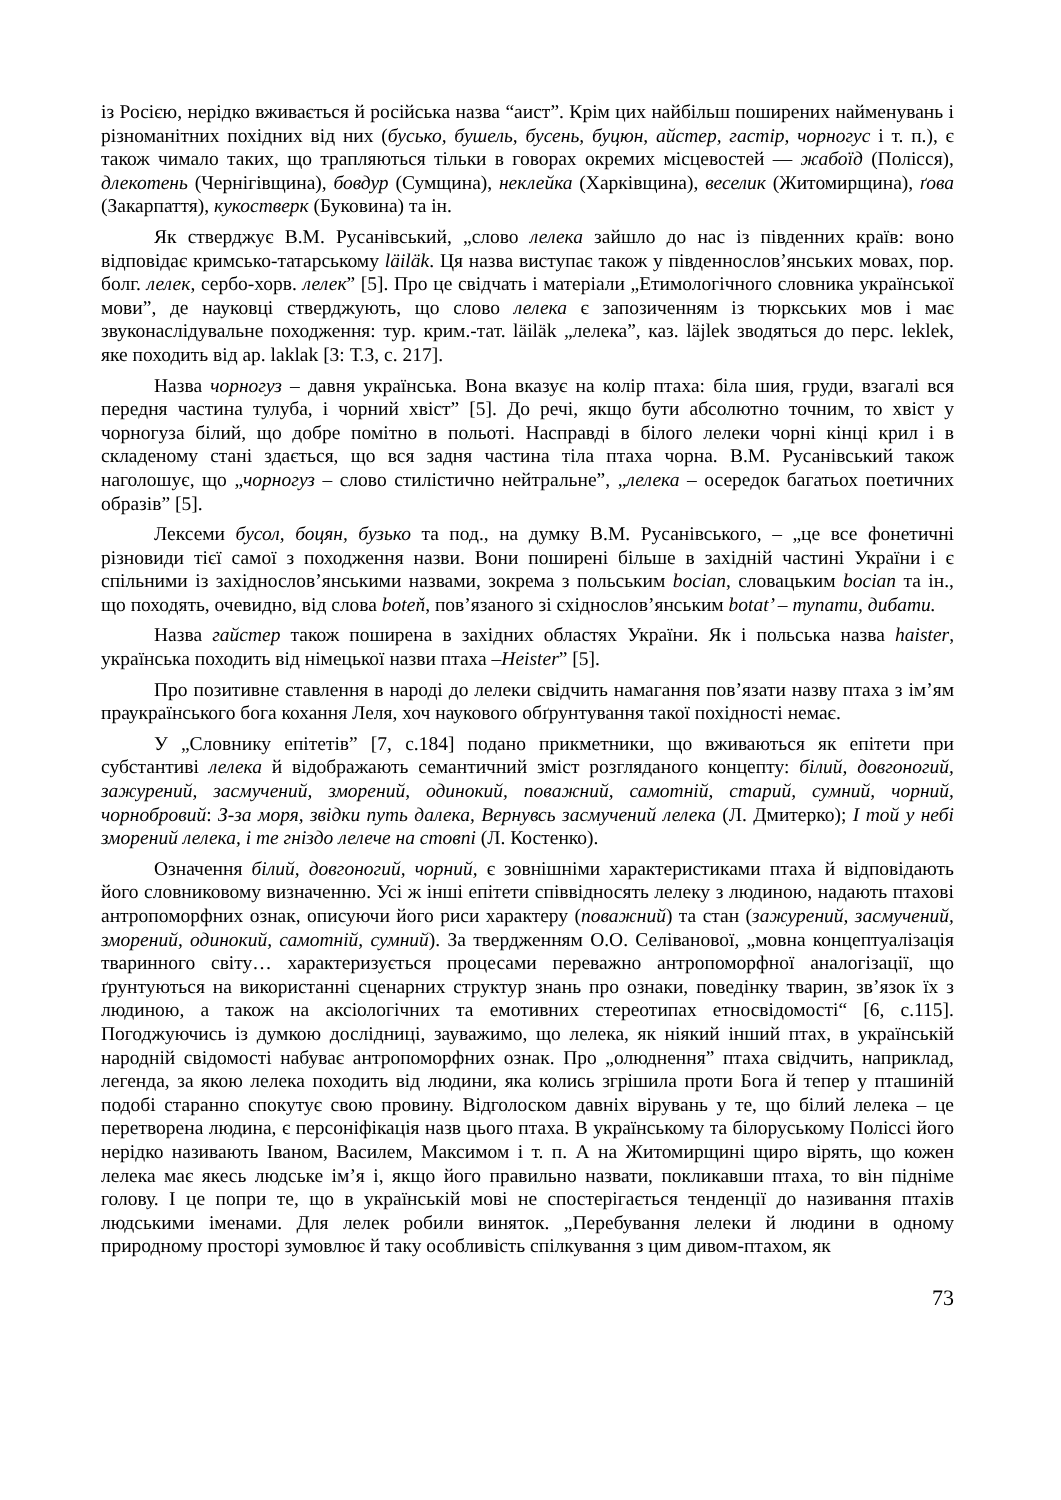із Росією, нерідко вживається й російська назва “аист”. Крім цих найбільш поширених найменувань і різноманітних похідних від них (бусько, бушель, бусень, буцюн, айстер, гастір, чорногус і т. п.), є також чимало таких, що трапляються тільки в говорах окремих місцевостей — жабоїд (Полісся), длекотень (Чернігівщина), бовдур (Сумщина), неклейка (Харківщина), веселик (Житомирщина), ґова (Закарпаття), кукостверк (Буковина) та ін.
Як стверджує В.М. Русанівський, „слово лелека зайшло до нас із південних країв: воно відповідає кримсько-татарському läiläk. Ця назва виступає також у південнослов’янських мовах, пор. болг. лелек, сербо-хорв. лелек” [5]. Про це свідчать і матеріали „Етимологічного словника української мови”, де науковці стверджують, що слово лелека є запозиченням із тюркських мов і має звуконаслідувальне походження: тур. крим.-тат. läiläk „лелека”, каз. läjlek зводяться до перс. leklek, яке походить від ар. laklak [3: Т.3, с. 217].
Назва чорногуз – давня українська. Вона вказує на колір птаха: біла шия, груди, взагалі вся передня частина тулуба, і чорний хвіст” [5]. До речі, якщо бути абсолютно точним, то хвіст у чорногуза білий, що добре помітно в польоті. Насправді в білого лелеки чорні кінці крил і в складеному стані здається, що вся задня частина тіла птаха чорна. В.М. Русанівський також наголошує, що „чорногуз – слово стилістично нейтральне”, „лелека – осередок багатьох поетичних образів” [5].
Лексеми бусол, боцян, бузько та под., на думку В.М. Русанівського, – „це все фонетичні різновиди тієї самої з походження назви. Вони поширені більше в західній частині України і є спільними із західнослов’янськими назвами, зокрема з польським bocian, словацьким bocian та ін., що походять, очевидно, від слова boteň, пов’язаного зі східнослов’янським botat’ – тупати, дибати.
Назва гайстер також поширена в західних областях України. Як і польська назва haister, українська походить від німецької назви птаха –Heister” [5].
Про позитивне ставлення в народі до лелеки свідчить намагання пов’язати назву птаха з ім’ям праукраїнського бога кохання Леля, хоч наукового обґрунтування такої похідності немає.
У „Словнику епітетів” [7, с.184] подано прикметники, що вживаються як епітети при субстантиві лелека й відображають семантичний зміст розгляданого концепту: білий, довгоногий, зажурений, засмучений, зморений, одинокий, поважний, самотній, старий, сумний, чорний, чорнобровий: З-за моря, звідки путь далека, Вернувсь засмучений лелека (Л. Дмитерко); І той у небі зморений лелека, і те гніздо лелече на стовпі (Л. Костенко).
Означення білий, довгоногий, чорний, є зовнішніми характеристиками птаха й відповідають його словниковому визначенню. Усі ж інші епітети співвідносять лелеку з людиною, надають птахові антропоморфних ознак, описуючи його риси характеру (поважний) та стан (зажурений, засмучений, зморений, одинокий, самотній, сумний). За твердженням О.О. Селіванової, „мовна концептуалізація тваринного світу… характеризується процесами переважно антропоморфної аналогізації, що ґрунтуються на використанні сценарних структур знань про ознаки, поведінку тварин, зв’язок їх з людиною, а також на аксіологічних та емотивних стереотипах етносвідомості“ [6, с.115]. Погоджуючись із думкою дослідниці, зауважимо, що лелека, як ніякий інший птах, в українській народній свідомості набуває антропоморфних ознак. Про „олюднення” птаха свідчить, наприклад, легенда, за якою лелека походить від людини, яка колись згрішила проти Бога й тепер у пташиній подобі старанно спокутує свою провину. Відголоском давніх вірувань у те, що білий лелека – це перетворена людина, є персоніфікація назв цього птаха. В українському та білоруському Поліссі його нерідко називають Іваном, Василем, Максимом і т. п. А на Житомирщині щиро вірять, що кожен лелека має якесь людське ім’я і, якщо його правильно назвати, покликавши птаха, то він підніме голову. І це попри те, що в українській мові не спостерігається тенденції до називання птахів людськими іменами. Для лелек робили виняток. „Перебування лелеки й людини в одному природному просторі зумовлює й таку особливість спілкування з цим дивом-птахом, як
73